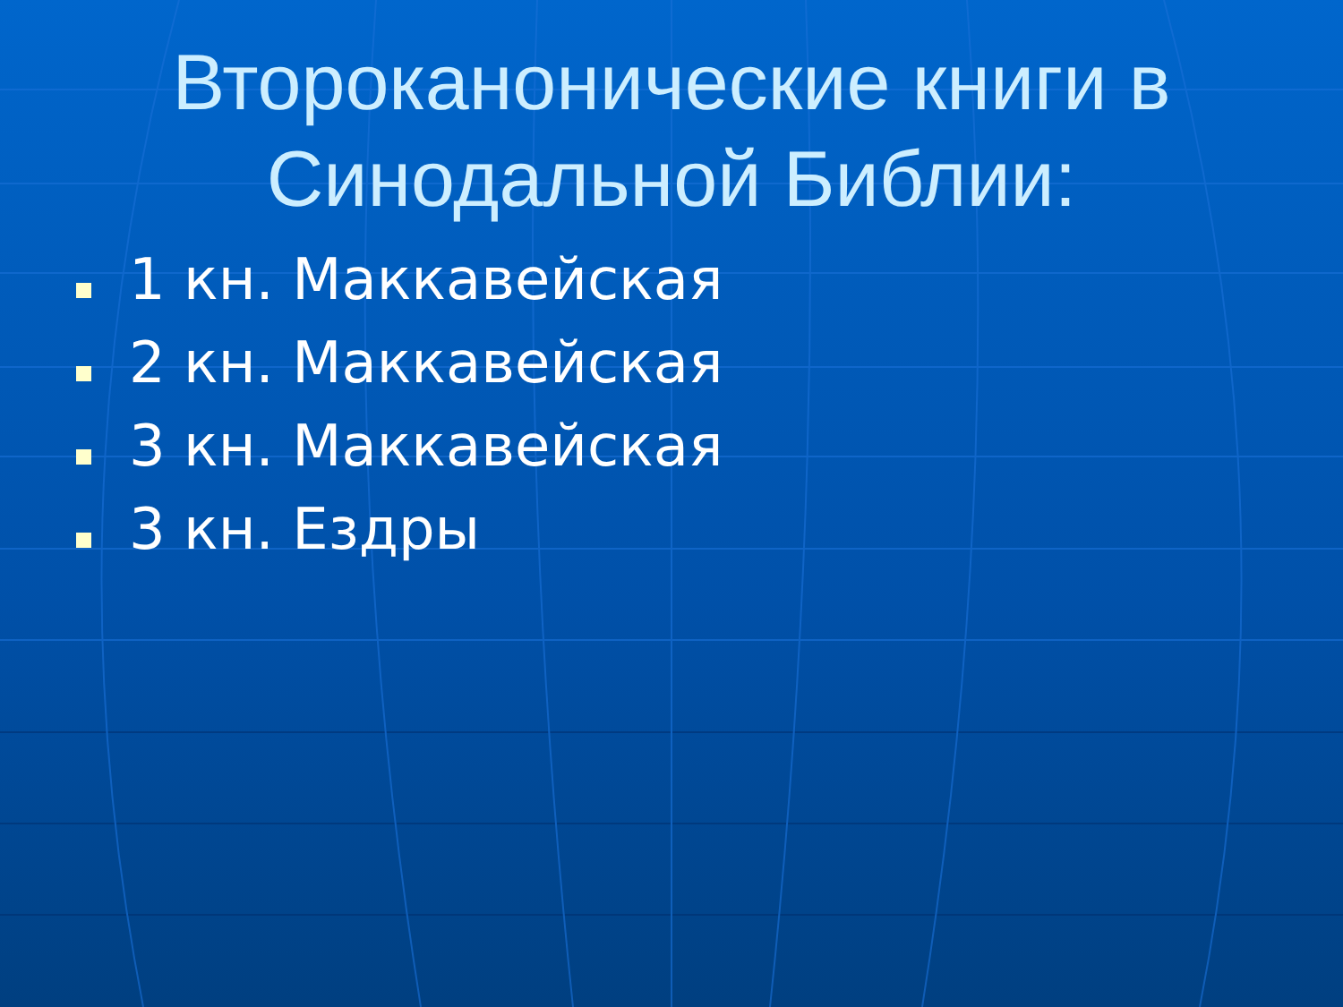Второканонические книги в
Синодальной Библии:
1 кн. Маккавейская
2 кн. Маккавейская
3 кн. Маккавейская
3 кн. Ездры